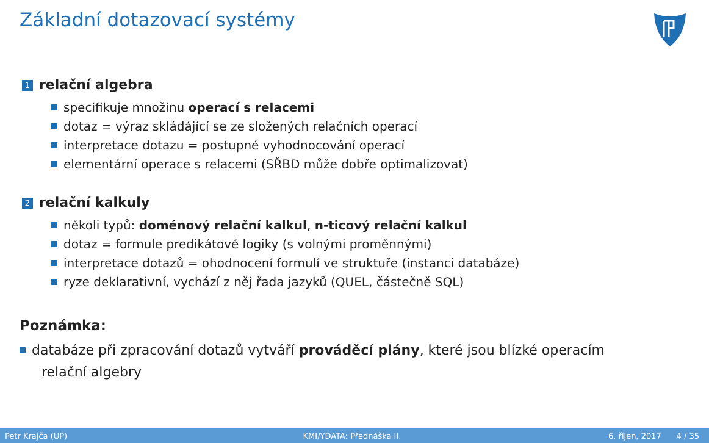Základní dotazovací systémy
1 relační algebra
specifikuje množinu operací s relacemi
dotaz = výraz skládájící se ze složených relačních operací
interpretace dotazu = postupné vyhodnocování operací
elementární operace s relacemi (SŘBD může dobře optimalizovat)
2 relační kalkuly
několi typů: doménový relační kalkul, n-ticový relační kalkul
dotaz = formule predikátové logiky (s volnými proměnnými)
interpretace dotazů = ohodnocení formulí ve struktuře (instanci databáze)
ryze deklarativní, vychází z něj řada jazyků (QUEL, částečně SQL)
Poznámka:
databáze při zpracování dotazů vytváří prováděcí plány, které jsou blízké operacím
relační algebry
Petr Krajča (UP) KMI/YDATA: Přednáška II. 6. říjen, 2017 4 / 35